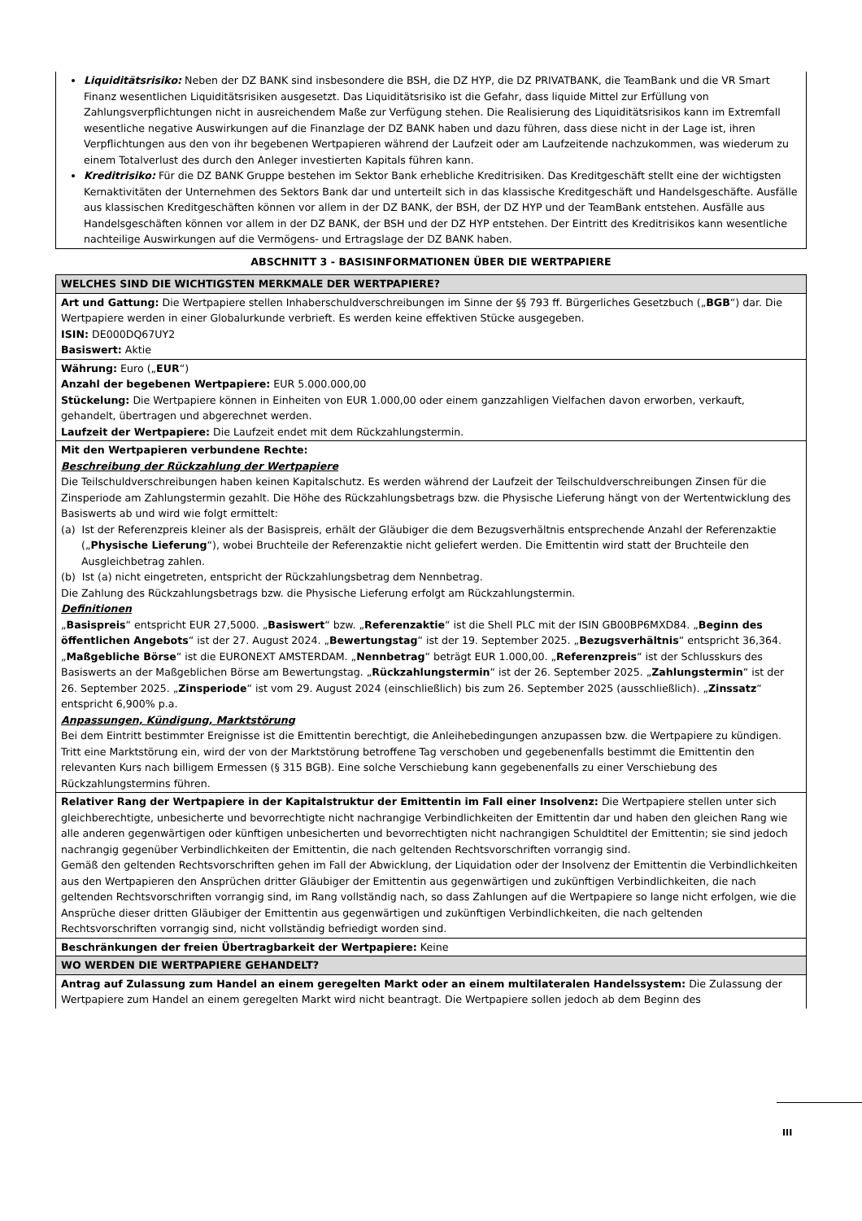| Liquiditätsrisiko: Neben der DZ BANK sind insbesondere die BSH, die DZ HYP, die DZ PRIVATBANK, die TeamBank und die VR Smart Finanz wesentlichen Liquiditätsrisiken ausgesetzt. Das Liquiditätsrisiko ist die Gefahr, dass liquide Mittel zur Erfüllung von Zahlungsverpflichtungen nicht in ausreichendem Maße zur Verfügung stehen. Die Realisierung des Liquiditätsrisikos kann im Extremfall wesentliche negative Auswirkungen auf die Finanzlage der DZ BANK haben und dazu führen, dass diese nicht in der Lage ist, ihren Verpflichtungen aus den von ihr begebenen Wertpapieren während der Laufzeit oder am Laufzeitende nachzukommen, was wiederum zu einem Totalverlust des durch den Anleger investierten Kapitals führen kann. Kreditrisiko: Für die DZ BANK Gruppe bestehen im Sektor Bank erhebliche Kreditrisiken. Das Kreditgeschäft stellt eine der wichtigsten Kernaktivitäten der Unternehmen des Sektors Bank dar und unterteilt sich in das klassische Kreditgeschäft und Handelsgeschäfte. Ausfälle aus klassischen Kreditgeschäften können vor allem in der DZ BANK, der BSH, der DZ HYP und der TeamBank entstehen. Ausfälle aus Handelsgeschäften können vor allem in der DZ BANK, der BSH und der DZ HYP entstehen. Der Eintritt des Kreditrisikos kann wesentliche nachteilige Auswirkungen auf die Vermögens- und Ertragslage der DZ BANK haben. |
| ABSCHNITT 3 - BASISINFORMATIONEN ÜBER DIE WERTPAPIERE |
| WELCHES SIND DIE WICHTIGSTEN MERKMALE DER WERTPAPIERE? |
| Art und Gattung: Die Wertpapiere stellen Inhaberschuldverschreibungen im Sinne der §§ 793 ff. Bürgerliches Gesetzbuch („ BGB “) dar. Die Wertpapiere werden in einer Globalurkunde verbrieft. Es werden keine effektiven Stücke ausgegeben. ISIN: DE000DQ67UY2 Basiswert: Aktie |
| Währung: Euro („ EUR “) Anzahl der begebenen Wertpapiere: EUR 5.000.000,00 Stückelung: Die Wertpapiere können in Einheiten von EUR 1.000,00 oder einem ganzzahligen Vielfachen davon erworben, verkauft, gehandelt, übertragen und abgerechnet werden. Laufzeit der Wertpapiere: Die Laufzeit endet mit dem Rückzahlungstermin. |
| Mit den Wertpapieren verbundene Rechte: Beschreibung der Rückzahlung der Wertpapiere Die Teilschuldverschreibungen haben keinen Kapitalschutz. Es werden während der Laufzeit der Teilschuldverschreibungen Zinsen für die Zinsperiode am Zahlungstermin gezahlt. Die Höhe des Rückzahlungsbetrags bzw. die Physische Lieferung hängt von der Wertentwicklung des Basiswerts ab und wird wie folgt ermittelt: (a) Ist der Referenzpreis kleiner als der Basispreis, erhält der Gläubiger die dem Bezugsverhältnis entsprechende Anzahl der Referenzaktie („ Physische Lieferung “), wobei Bruchteile der Referenzaktie nicht geliefert werden. Die Emittentin wird statt der Bruchteile den Ausgleichbetrag zahlen. (b) Ist (a) nicht eingetreten, entspricht der Rückzahlungsbetrag dem Nennbetrag. Die Zahlung des Rückzahlungsbetrags bzw. die Physische Lieferung erfolgt am Rückzahlungstermin. Definitionen „ Basispreis “ entspricht EUR 27,5000. „ Basiswert “ bzw. „ Referenzaktie “ ist die Shell PLC mit der ISIN GB00BP6MXD84. „ Beginn des öffentlichen Angebots “ ist der 27. August 2024. „ Bewertungstag “ ist der 19. September 2025. „ Bezugsverhältnis “ entspricht 36,364. „ Maßgebliche Börse “ ist die EURONEXT AMSTERDAM. „ Nennbetrag “ beträgt EUR 1.000,00. „ Referenzpreis “ ist der Schlusskurs des Basiswerts an der Maßgeblichen Börse am Bewertungstag. „ Rückzahlungstermin “ ist der 26. September 2025. „ Zahlungstermin “ ist der 26. September 2025. „ Zinsperiode “ ist vom 29. August 2024 (einschließlich) bis zum 26. September 2025 (ausschließlich). „ Zinssatz “ entspricht 6,900% p.a. Anpassungen, Kündigung, Marktstörung Bei dem Eintritt bestimmter Ereignisse ist die Emittentin berechtigt, die Anleihebedingungen anzupassen bzw. die Wertpapiere zu kündigen. Tritt eine Marktstörung ein, wird der von der Marktstörung betroffene Tag verschoben und gegebenenfalls bestimmt die Emittentin den relevanten Kurs nach billigem Ermessen (§ 315 BGB). Eine solche Verschiebung kann gegebenenfalls zu einer Verschiebung des Rückzahlungstermins führen. |
| Relativer Rang der Wertpapiere in der Kapitalstruktur der Emittentin im Fall einer Insolvenz: Die Wertpapiere stellen unter sich gleichberechtigte, unbesicherte und bevorrechtigte nicht nachrangige Verbindlichkeiten der Emittentin dar und haben den gleichen Rang wie alle anderen gegenwärtigen oder künftigen unbesicherten und bevorrechtigten nicht nachrangigen Schuldtitel der Emittentin; sie sind jedoch nachrangig gegenüber Verbindlichkeiten der Emittentin, die nach geltenden Rechtsvorschriften vorrangig sind. Gemäß den geltenden Rechtsvorschriften gehen im Fall der Abwicklung, der Liquidation oder der Insolvenz der Emittentin die Verbindlichkeiten aus den Wertpapieren den Ansprüchen dritter Gläubiger der Emittentin aus gegenwärtigen und zukünftigen Verbindlichkeiten, die nach geltenden Rechtsvorschriften vorrangig sind, im Rang vollständig nach, so dass Zahlungen auf die Wertpapiere so lange nicht erfolgen, wie die Ansprüche dieser dritten Gläubiger der Emittentin aus gegenwärtigen und zukünftigen Verbindlichkeiten, die nach geltenden Rechtsvorschriften vorrangig sind, nicht vollständig befriedigt worden sind. |
| Beschränkungen der freien Übertragbarkeit der Wertpapiere: Keine |
| WO WERDEN DIE WERTPAPIERE GEHANDELT? |
| Antrag auf Zulassung zum Handel an einem geregelten Markt oder an einem multilateralen Handelssystem: Die Zulassung der Wertpapiere zum Handel an einem geregelten Markt wird nicht beantragt. Die Wertpapiere sollen jedoch ab dem Beginn des |
III